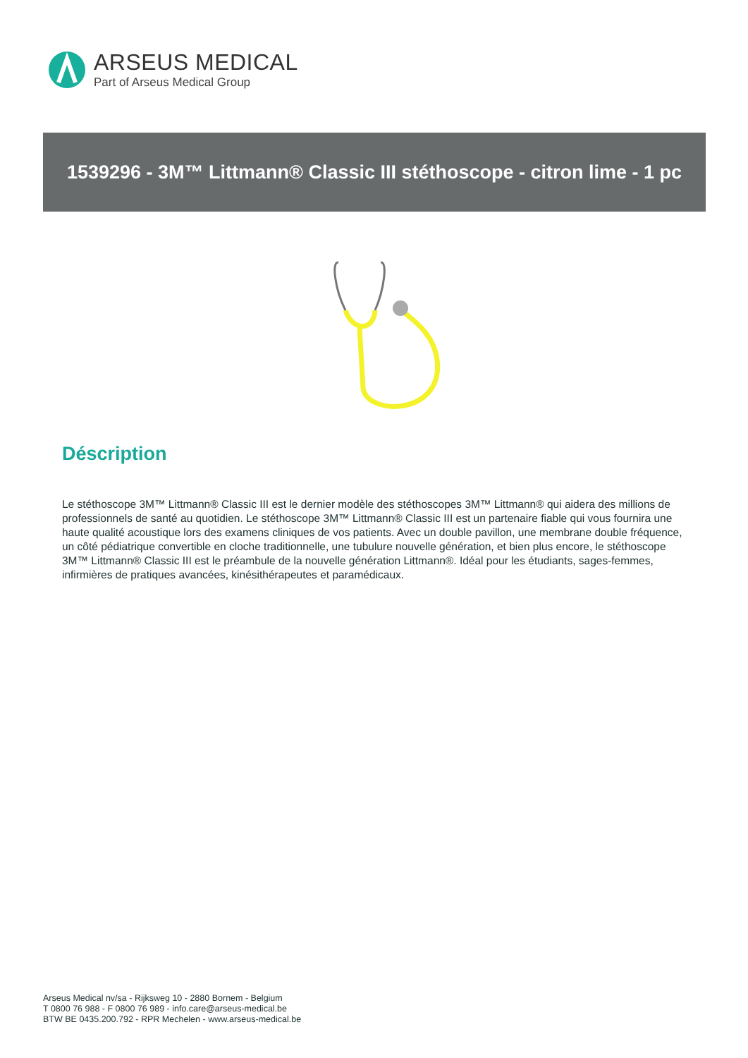ARSEUS MEDICAL
Part of Arseus Medical Group
1539296 - 3M™ Littmann® Classic III stéthoscope - citron lime - 1 pc
Déscription
Le stéthoscope 3M™ Littmann® Classic III est le dernier modèle des stéthoscopes 3M™ Littmann® qui aidera des millions de professionnels de santé au quotidien. Le stéthoscope 3M™ Littmann® Classic III est un partenaire fiable qui vous fournira une haute qualité acoustique lors des examens cliniques de vos patients. Avec un double pavillon, une membrane double fréquence, un côté pédiatrique convertible en cloche traditionnelle, une tubulure nouvelle génération, et bien plus encore, le stéthoscope 3M™ Littmann® Classic III est le préambule de la nouvelle génération Littmann®. Idéal pour les étudiants, sages-femmes, infirmières de pratiques avancées, kinésithérapeutes et paramédicaux.
Arseus Medical nv/sa - Rijksweg 10 - 2880 Bornem - Belgium
T 0800 76 988 - F 0800 76 989 - info.care@arseus-medical.be
BTW BE 0435.200.792 - RPR Mechelen - www.arseus-medical.be